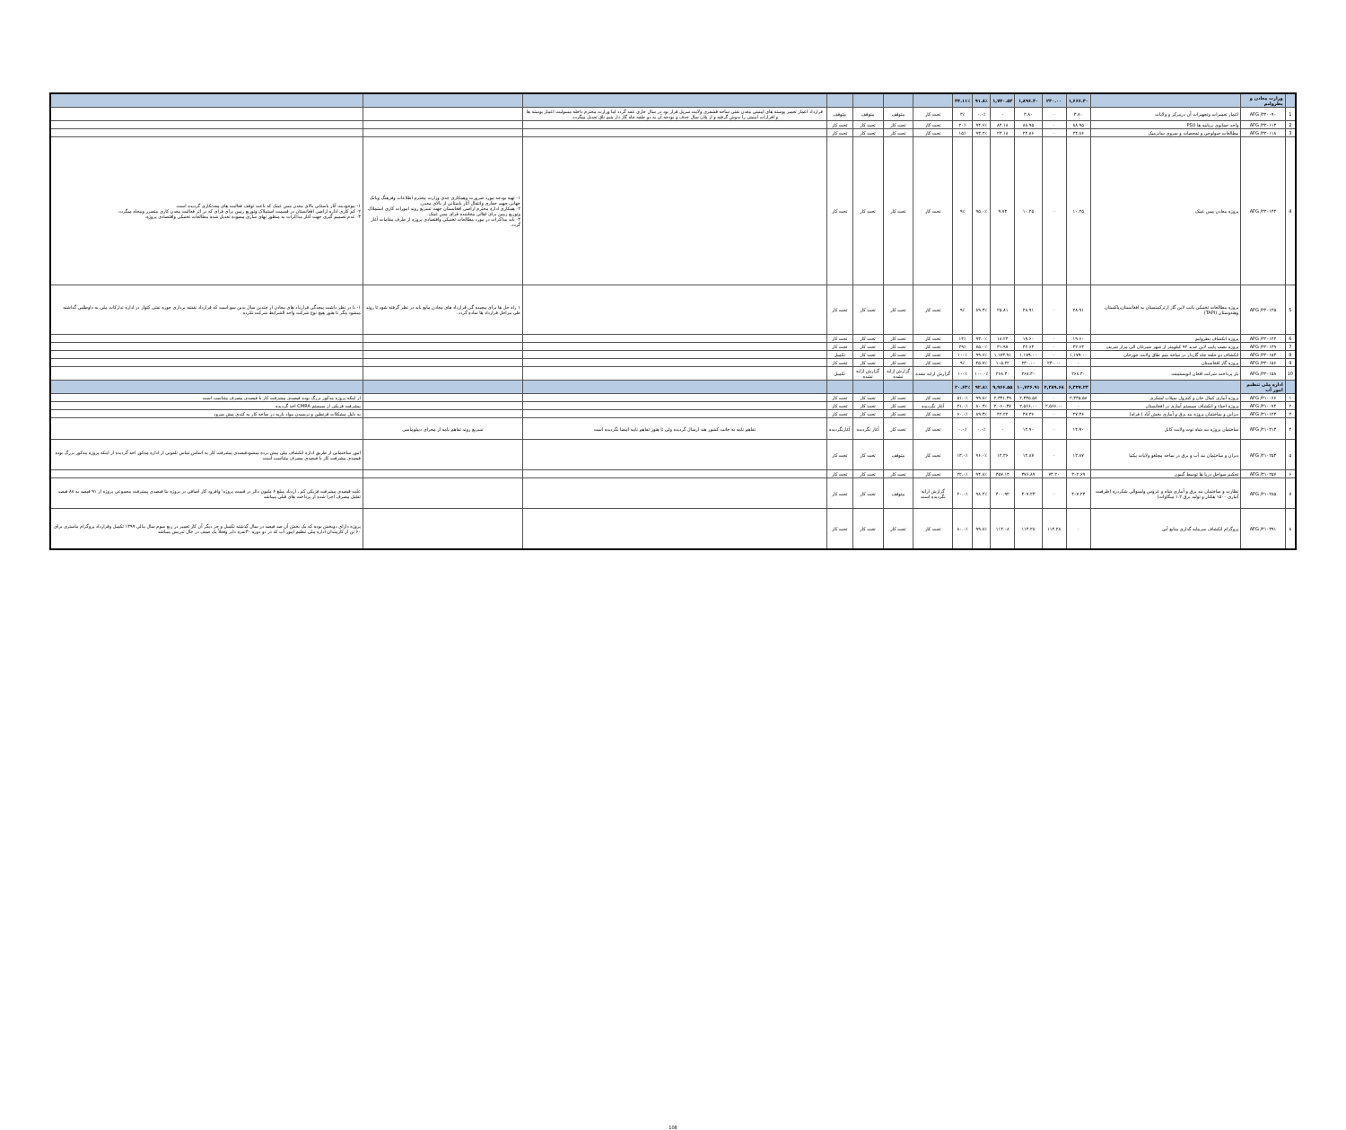| | وزارت معادن و پطرولیم | | ۱,۶۶۶.۳۰ | ۲۳۰.۰۰ | ۱,۸۹۶.۳۰ | ۱,۷۴۰.۵۳ | ۹۱.۸٪ | ۳۴.۱۱٪ | | | | | | | |
| 1 | AFG /۳۲۰۰۹۰ | اعمار تعمیرات وتجهیزات آن درمرکز و ولایات | ۳.۸۰ | - | ۳.۸۰ | - | ۰.۰٪ | ۳٪ | تحت کار | متوقف | متوقف | متوقف | قرارداد اعمار تعمیر پوسته های امنیتی معدن نفتی ساحه قشقری ولایت سرپل قرار بود در سال جاری عقد گردد اما وزارت محترم داخله مسولیت اعمار پوسته ها و افرازات امنیتی را بدوش گرفته و از پلان سال حذف و بودجه آن به دو حلقه چاه گاز دار یتیم تاق تعدیل میگردد. | | |
| 2 | AFG /۳۲۰۱۱۳ | واحد حمایوی برنامه ها PSU | ۸۸.۹۵ | - | ۸۸.۹۵ | ۸۴.۱۸ | ۹۴.۶٪ | ۲۰٪ | تحت کار | تحت کار | تحت کار | تحت کار | | | |
| 3 | AFG /۳۲۰۱۱۸ | مطالعات جیولوجی و تفحصات و سروی سایزمیک | ۲۴.۸۶ | - | ۲۴.۸۶ | ۲۳.۱۸ | ۹۳.۲٪ | ۱۵٪ | تحت کار | تحت کار | تحت کار | تحت کار | | | |
| 4 | AFG /۳۲۰۱۴۴ | پروژه معادن مس عینک | ۱۰.۲۵ | - | ۱۰.۲۵ | ۹.۷۴ | ۹۵.۰٪ | ۹٪ | تحت کار | تحت کار | تحت کار | تحت کار | | ۱- تهیه بودجه مورد ضرورت وهمکاری جدی وزارت محترم اطلاعات وفرهنگ وبانک جهانی جهت حفاری وانتقال آثار باستانی از بالای معدن. ۲- همکاری اداره محترم اراضی افغانستان جهت تسریع روند امورات کاری استملاک وتوزیع زمین برای اهالی بیجاشده قرای مس عینک. ۳- باید مذاکرات در مورد مطالعات تخنیکی واقتصادی پروژه از طرف مقامات آغاز گردد. | ۱- موجودیت آثار باستانی بالای معدن مس عینک که باعث توقف فعالیت های معدنکاری گردیده است. ۲- کم کاری اداره اراضی افغانستان در قسمت استملاک وتوزیع زمین برای قرای که در اثر فعالیت معدن کاری متضرر وبیجاه میگردد. ۳- عدم تصمیم گیری جهت آغاز مذاکرات به منظور نهای سازی مسوده تعدیل شده مطالعات تخنیکی واقتصادی پروژه. |
| 5 | AFG /۳۲۰۱۲۵ | پروژه مطالعات تخنیکی پایپ لاین گاز ازترکمنستان به افغانستان،پاکستان وهندوستان (TAPI) | ۲۸.۹۱ | - | ۲۸.۹۱ | ۲۵.۸۱ | ۸۹.۳٪ | ۹٪ | تحت کار | تحت کار | تحت کار | تحت کار | | ۱ راه حل ها برای پیچیده گی قرارداد های معادن مایع باید در نظر گرفته شود تا روند طی مراحل قرارداد ها ساده گردد. | ۱- با در نظر داشت پیچدگی قرارداد های معادن از چندین سال بدین سو است که قرارداد نقشه برداری حوزه نفتی کتواز در اداره تدارکات ملی به داوطلبی گذاشته میشود مگر تا هنوز هیچ نوع شرکت واجد الشرایط شرکت نکرده . |
| 6 | AFG /۳۲۰۱۴۴ | پروژه انکشاف پطرولیم | ۱۹.۶۰ | - | ۱۹.۶۰ | ۱۸.۲۳ | ۹۳.۰٪ | ۱۴٪ | تحت کار | تحت کار | تحت کار | تحت کار | | | |
| 7 | AFG /۳۲۰۱۴۹ | پروژه نصب پایپ لاین جدید ۹۴ کیلومتر از شهر شبرغان الی مزار شریف | ۴۲.۶۳ | - | ۴۲.۶۳ | ۳۱.۹۷ | ۷۵.۰٪ | ۲۹٪ | تحت کار | تحت کار | تحت کار | تحت کار | | | |
| 8 | AFG /۳۲۰۱۵۳ | انکشاف دو حلقه چاه گازدار در ساحه یتیم طاق ولایت جوزجان | ۱,۱۷۹.۰۰ | - | ۱,۱۷۹.۰۰ | ۱,۱۷۳.۹۱ | ۹۹.۶٪ | ۱۰۰٪ | تحت کار | تحت کار | تحت کار | تکمیل | | | |
| 9 | AFG /۳۲۰۱۵۶ | پروژه گاز افغانستان | - | ۲۳۰.۰۰ | ۲۳۰.۰۰ | ۱۰۵.۲۲ | ۴۵.۷٪ | ۹٪ | تحت کار | تحت کار | تحت کار | تحت کار | | | |
| 10 | AFG /۳۲۰۱۵۸ | باز پرداخت شرکت افغان انویستمنت | ۲۶۸.۳۰ | | ۲۶۸.۳۰ | ۲۶۸.۳۰ | ۱۰۰.۰٪ | ۱۰۰٪ | گزارش ارایه نشده | گزارش ارایه نشده | گزارش ارایه نشده | تکمیل | | | |
| | اداره ملی تنظیم امور آب | | ۶,۳۴۷.۲۳ | ۴,۳۸۹.۶۸ | ۱۰,۷۳۶.۹۱ | ۹,۹۶۶.۵۵ | ۹۲.۸٪ | ۲۰.۶۳٪ | | | | | | | |
| ۱ | AFG /۴۱۰۰۶۶ | پروژه آبیاری کمال خان و کنترول سیلاب لشکری | ۲,۳۳۵.۵۸ | - | ۲,۳۳۵.۵۸ | ۲,۳۳۱.۳۹ | ۹۹.۸٪ | ۵۱.۰٪ | تحت کار | تحت کار | تحت کار | تحت کار | | | از اینکه پروژه مذکور بزرگ بوده فیصدی پیشرفت کار با فیصدی مصرف متناسب است |
| ۲ | AFG /۴۱۰۰۷۴ | پروژه احیاء و انکشاف سیستم آبیاری در افغانستان | - | ۲,۵۶۶.۰۰ | ۲,۵۶۶.۰۰ | ۲,۰۶۰.۳۷ | ۸۰.۳٪ | ۲۱.۰٪ | آغاز نگردیده | تحت کار | تحت کار | تحت کار | | | پیشرفت فزیکی از سیستم CMRA اخذ گردیده |
| ۳ | AFG /۴۱۰۱۲۳ | دیزاین و ساختمان پروژه بند برق و آبیاری بخش آباد ( فراه) | ۴۷.۳۶ | - | ۴۷.۳۶ | ۴۲.۲۲ | ۸۹.۳٪ | ۶۰.۰٪ | تحت کار | تحت کار | تحت کار | تحت کار | | | به دلیل مشکلات قرنطین و نرسیدن مواد ناریه در ساحه کار به کندی پیش میرود |
| ۴ | AFG /۴۱۰۲۱۳ | ساختمان پروژه بند شاه توت ولایت کابل | ۱۴.۹۰ | - | ۱۴.۹۰ | - | ۰.۰٪ | ۰.۰٪ | تحت کار | تحت کار | آغاز نگردیده | آغازنگردیده | تفاهم نامه به جانب کشور هند ارسال گردیده ولی تا هنوز تفاهم نامه امضا نگردیده است | تسریع روند تفاهم نامه از مجرای دیپلوماسی | |
| ۵ | AFG /۴۱۰۲۵۴ | دیزان و ساختمان بند آب و برق در ساحه مچلغو ولایات پکتیا | ۱۲.۸۷ | - | ۱۲.۸۷ | ۱۲.۳۶ | ۹۶.۰٪ | ۱۳.۰٪ | تحت کار | متوقف | تحت کار | تحت کار | | | امور ساختمانی از طریق اداره انکشاف ملی پیش برده میشودفیصدی پیشرفت کار به اساس تماس تلفونی از اداره مذکور اخذ گردیده از اینکه پروژه مذکور بزرگ بوده فیصدی پیشرفت کار با فیصدی مصرف متناسب است |
| ۶ | AFG /۴۱۰۲۵۷ | تحکیم سواحل دریا ها توسط گبیون | ۳۰۲.۶۹ | ۷۴.۲۰ | ۳۷۶.۸۹ | ۳۵۷.۱۴ | ۹۴.۸٪ | ۲۲.۰٪ | تحت کار | تحت کار | تحت کار | تحت کار | | | |
| ۷ | AFG /۴۱۰۲۸۵ | نظارت و ساختمان بند برق و آبیاری شاه و عروس ولسوالی شکردره (ظرفیت آبیاری ۱۵۰۰ هکتار و تولید برق ۱.۲ میگاوات) | ۴۰۷.۲۳ | - | ۴۰۷.۲۳ | ۴۰۰.۹۲ | ۹۸.۴٪ | ۲۰.۰٪ | گزارش ارایه نگردیده است | متوقف | تحت کار | تحت کار | | | علت فیصدی پیشرفت فزیکی کم ، ازدیاد مبلغ ۶ ملیون دالر در قیمت پروژه' وافزود کار اضافی در پروژه بنا فیصدی پیشرفت مجموعی پروژه از ۹۱ فیصد به ۸۸ فیصد تقلیل مصرف اجرا شده از پرداخت های قبلی میباشد |
| ۸ | AFG /۴۱۰۳۹۱ | پروگرام انکشاف سرمایه گذاری منابع آبی | - | ۱۱۴.۲۸ | ۱۱۴.۲۸ | ۱۱۴.۰۸ | ۹۹.۸٪ | ۸۰.۰٪ | تحت کار | تحت کار | تحت کار | تحت کار | | | پروژه دارای دوبخش بوده که یک بخش آن صد فیصد در سال گذشته تکمیل و جز دیگر آن کار تعمیر در ربع سوم سال مالی ۱۳۹۹ تکمیل وقرارداد پروگرام ماستری برای ۶۰ تن از کارمندان اداره ملی تنظیم امور آب که در دو دوره ۳۰نفره دایر وفعلاً یک صنف در حال تدریس میباشد |
108